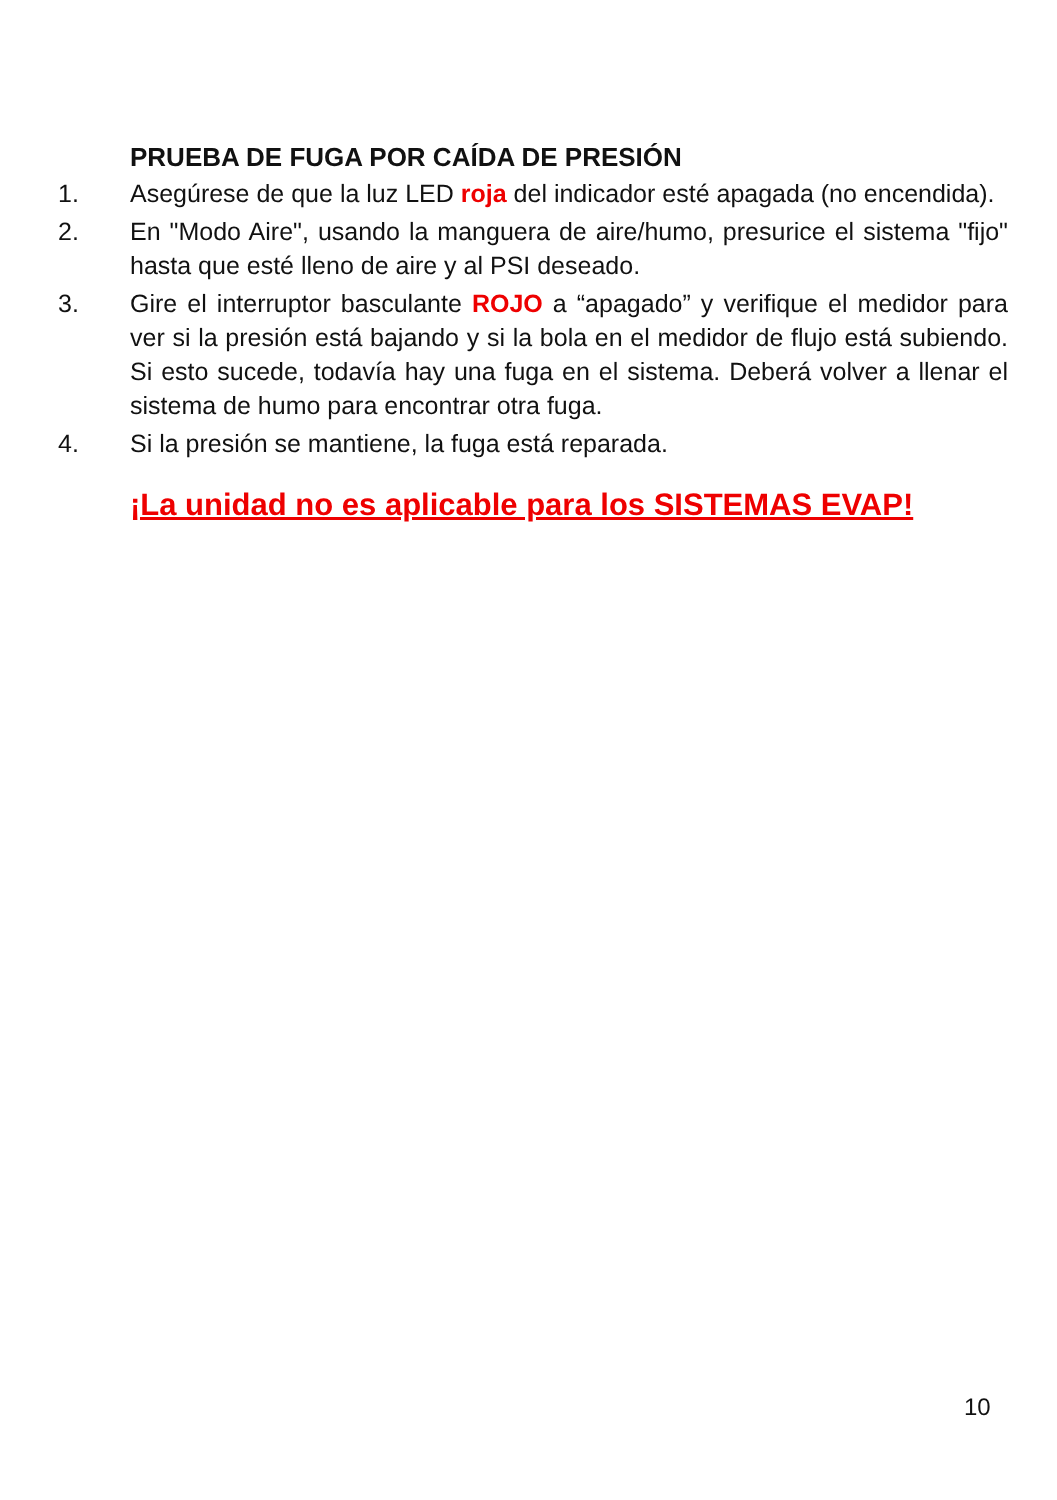PRUEBA DE FUGA POR CAÍDA DE PRESIÓN
1. Asegúrese de que la luz LED roja del indicador esté apagada (no encendida).
2. En "Modo Aire", usando la manguera de aire/humo, presurice el sistema "fijo" hasta que esté lleno de aire y al PSI deseado.
3. Gire el interruptor basculante ROJO a “apagado” y verifique el medidor para ver si la presión está bajando y si la bola en el medidor de flujo está subiendo. Si esto sucede, todavía hay una fuga en el sistema. Deberá volver a llenar el sistema de humo para encontrar otra fuga.
4. Si la presión se mantiene, la fuga está reparada.
¡La unidad no es aplicable para los SISTEMAS EVAP!
10